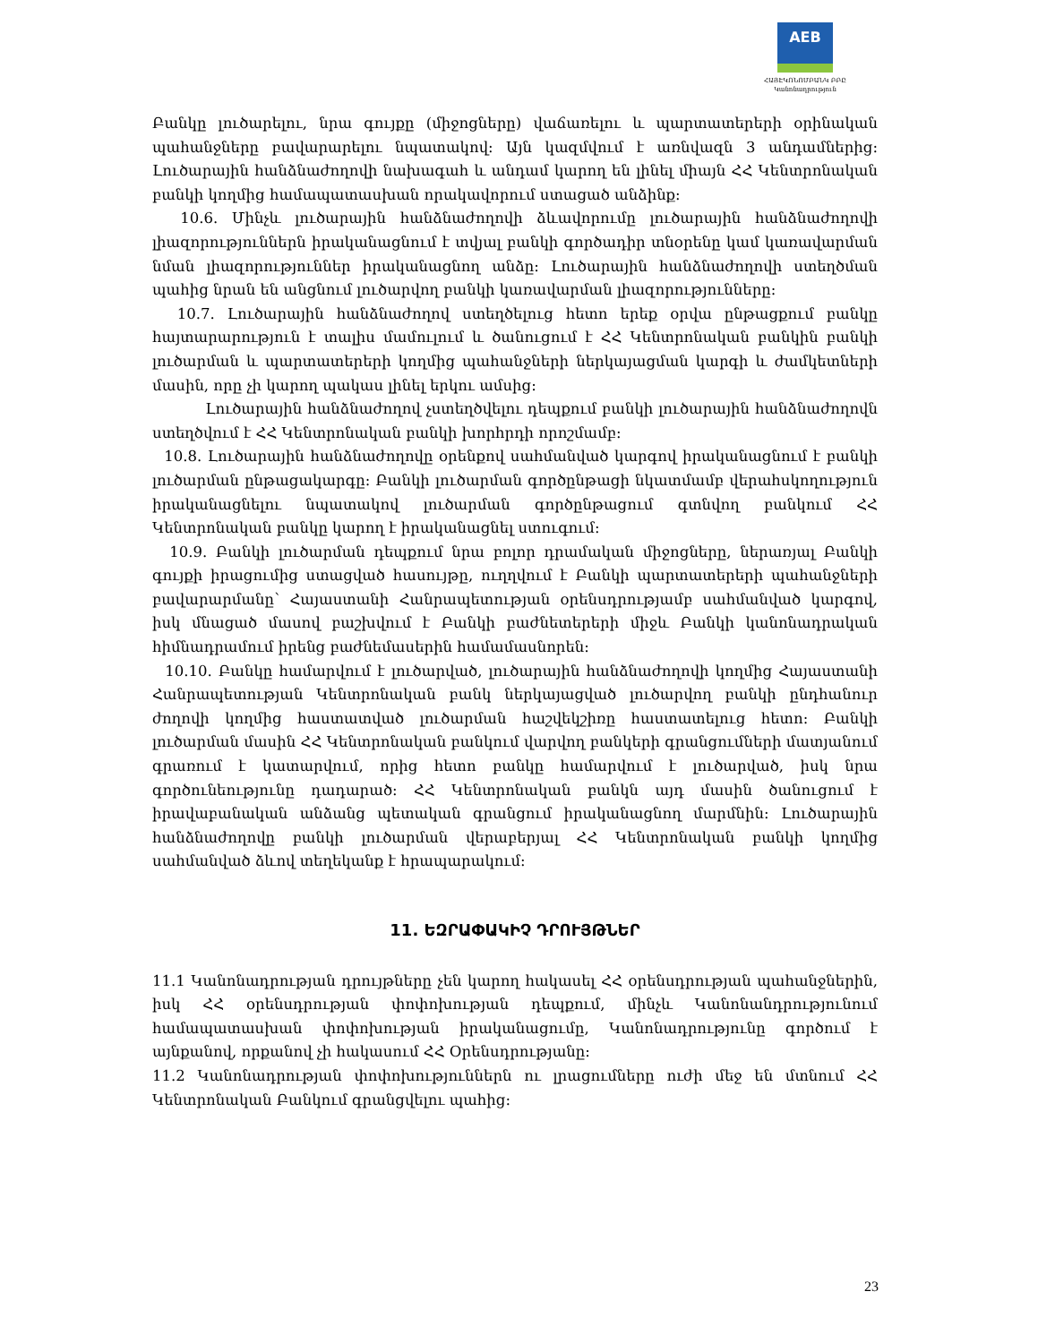AEB
ՀԱՅԷԿՈՆՈՄԲԱՆԿ ԲԲԸ
Կանոնադրություն
Բանկը լուծարելու, նրա գույքը (միջոցները) վաճառելու և պարտատերերի օրինական պահանջները բավարարելու նպատակով: Այն կազմվում է առնվազն 3 անդամներից: Լուծարային հանձնաժողովի նախագահ և անդամ կարող են լինել միայն ՀՀ Կենտրոնական բանկի կողմից համապատասխան որակավորում ստացած անձինք:
10.6. Մինչև լուծարային հանձնաժողովի ձևավորումը լուծարային հանձնաժողովի լիազորություններն իրականացնում է տվյալ բանկի գործադիր տնօրենը կամ կառավարման նման լիազորություններ իրականացնող անձը: Լուծարային հանձնաժողովի ստեղծման պահից նրան են անցնում լուծարվող բանկի կառավարման լիազորությունները:
10.7. Լուծարային հանձնաժողով ստեղծելուց հետո երեք օրվա ընթացքում բանկը հայտարարություն է տալիս մամուլում և ծանուցում է ՀՀ Կենտրոնական բանկին բանկի լուծարման և պարտատերերի կողմից պահանջների ներկայացման կարգի և ժամկետների մասին, որը չի կարող պակաս լինել երկու ամսից:
Լուծարային հանձնաժողով չստեղծվելու դեպքում բանկի լուծարային հանձնաժողովն ստեղծվում է ՀՀ Կենտրոնական բանկի խորհրդի որոշմամբ:
10.8. Լուծարային հանձնաժողովը օրենքով սահմանված կարգով իրականացնում է բանկի լուծարման ընթացակարգը: Բանկի լուծարման գործընթացի նկատմամբ վերահսկողություն իրականացնելու նպատակով լուծարման գործընթացում գտնվող բանկում ՀՀ Կենտրոնական բանկը կարող է իրականացնել ստուգում:
10.9. Բանկի լուծարման դեպքում նրա բոլոր դրամական միջոցները, ներառյալ Բանկի գույքի իրացումից ստացված հասույթը, ուղղվում է Բանկի պարտատերերի պահանջների բավարարմանը՝ Հայաստանի Հանրապետության օրենսդրությամբ սահմանված կարգով, իսկ մնացած մասով բաշխվում է Բանկի բաժնետերերի միջև Բանկի կանոնադրական հիմնադրամում իրենց բաժնեմասերին համամասնորեն:
10.10. Բանկը համարվում է լուծարված, լուծարային հանձնաժողովի կողմից Հայաստանի Հանրապետության Կենտրոնական բանկ ներկայացված լուծարվող բանկի ընդհանուր ժողովի կողմից հաստատված լուծարման հաշվեկշիռը հաստատելուց հետո: Բանկի լուծարման մասին ՀՀ Կենտրոնական բանկում վարվող բանկերի գրանցումների մատյանում գրառում է կատարվում, որից հետո բանկը համարվում է լուծարված, իսկ նրա գործունեությունը դադարած: ՀՀ Կենտրոնական բանկն այդ մասին ծանուցում է իրավաբանական անձանց պետական գրանցում իրականացնող մարմնին: Լուծարային հանձնաժողովը բանկի լուծարման վերաբերյալ ՀՀ Կենտրոնական բանկի կողմից սահմանված ձևով տեղեկանք է հրապարակում:
11. ԵԶՐԱՓԱԿԻՉ ԴՐՈՒՅԹՆԵՐ
11.1 Կանոնադրության դրույթները չեն կարող հակասել ՀՀ օրենսդրության պահանջներին, իսկ ՀՀ օրենսդրության փոփոխության դեպքում, մինչև Կանոնանդրությունում համապատասխան փոփոխության իրականացումը, Կանոնադրությունը գործում է այնքանով, որքանով չի հակասում ՀՀ Օրենսդրությանը:
11.2 Կանոնադրության փոփոխություններն ու լրացումները ուժի մեջ են մտնում ՀՀ Կենտրոնական Բանկում գրանցվելու պահից:
23